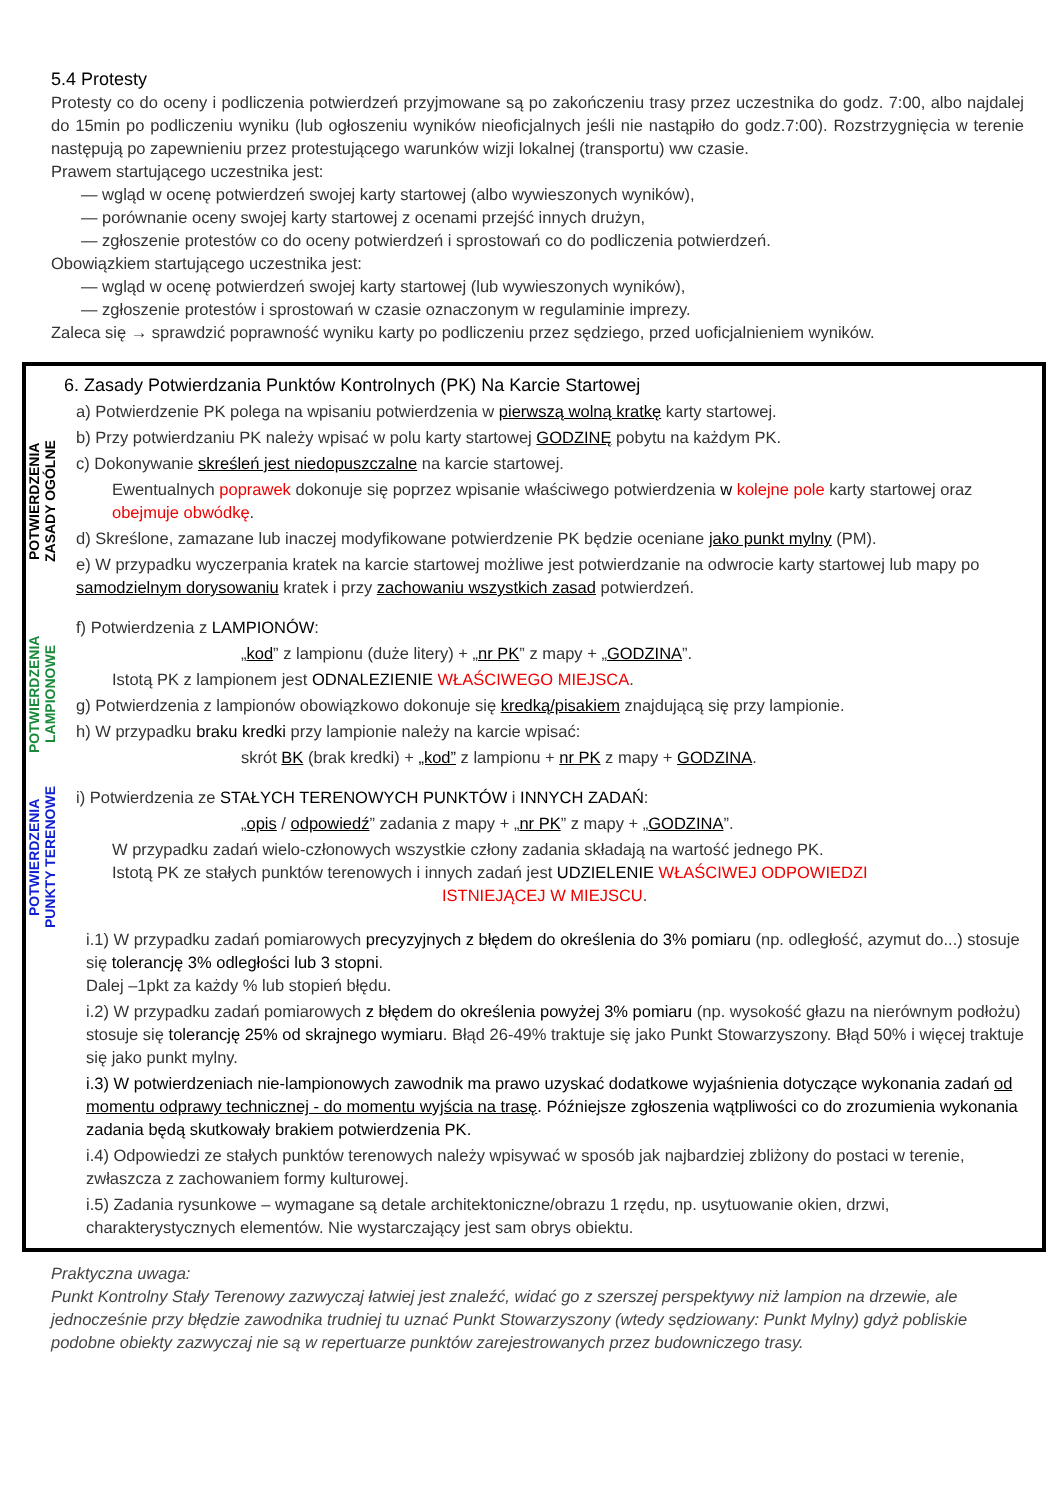5.4 Protesty
Protesty co do oceny i podliczenia potwierdzeń przyjmowane są po zakończeniu trasy przez uczestnika do godz. 7:00, albo najdalej do 15min po podliczeniu wyniku (lub ogłoszeniu wyników nieoficjalnych jeśli nie nastąpiło do godz.7:00). Rozstrzygnięcia w terenie następują po zapewnieniu przez protestującego warunków wizji lokalnej (transportu) ww czasie.
Prawem startującego uczestnika jest:
— wgląd w ocenę potwierdzeń swojej karty startowej (albo wywieszonych wyników),
— porównanie oceny swojej karty startowej z ocenami przejść innych drużyn,
— zgłoszenie protestów co do oceny potwierdzeń i sprostowań co do podliczenia potwierdzeń.
Obowiązkiem startującego uczestnika jest:
— wgląd w ocenę potwierdzeń swojej karty startowej (lub wywieszonych wyników),
— zgłoszenie protestów i sprostowań w czasie oznaczonym w regulaminie imprezy.
Zaleca się → sprawdzić poprawność wyniku karty po podliczeniu przez sędziego, przed uoficjalnieniem wyników.
6. Zasady Potwierdzania Punktów Kontrolnych (PK) Na Karcie Startowej
POTWIERDZENIA
ZASADY OGÓLNE
a) Potwierdzenie PK polega na wpisaniu potwierdzenia w pierwszą wolną kratkę karty startowej.
b) Przy potwierdzaniu PK należy wpisać w polu karty startowej GODZINĘ pobytu na każdym PK.
c) Dokonywanie skreśleń jest niedopuszczalne na karcie startowej.
Ewentualnych poprawek dokonuje się poprzez wpisanie właściwego potwierdzenia w kolejne pole karty startowej oraz obejmuje obwódkę.
d) Skreślone, zamazane lub inaczej modyfikowane potwierdzenie PK będzie oceniane jako punkt mylny (PM).
e) W przypadku wyczerpania kratek na karcie startowej możliwe jest potwierdzanie na odwrocie karty startowej lub mapy po samodzielnym dorysowaniu kratek i przy zachowaniu wszystkich zasad potwierdzeń.
POTWIERDZENIA
LAMPIONOWE
f) Potwierdzenia z LAMPIONÓW:
„kod” z lampionu (duże litery) + „nr PK” z mapy + „GODZINA”.
Istotą PK z lampionem jest ODNALEZIENIE WŁAŚCIWEGO MIEJSCA.
g) Potwierdzenia z lampionów obowiązkowo dokonuje się kredką/pisakiem znajdującą się przy lampionie.
h) W przypadku braku kredki przy lampionie należy na karcie wpisać:
skrót BK (brak kredki) + „kod” z lampionu + nr PK z mapy + GODZINA.
POTWIERDZENIA
PUNKTY TERENOWE
i) Potwierdzenia ze STAŁYCH TERENOWYCH PUNKTÓW i INNYCH ZADAŃ:
„opis / odpowiedź” zadania z mapy + „nr PK” z mapy + „GODZINA”.
W przypadku zadań wielo-członowych wszystkie człony zadania składają na wartość jednego PK.
Istotą PK ze stałych punktów terenowych i innych zadań jest UDZIELENIE WŁAŚCIWEJ ODPOWIEDZI
ISTNIEJĄCEJ W MIEJSCU.
i.1) W przypadku zadań pomiarowych precyzyjnych z błędem do określenia do 3% pomiaru (np. odległość, azymut do...) stosuje się tolerancję 3% odległości lub 3 stopni.
Dalej –1pkt za każdy % lub stopień błędu.
i.2) W przypadku zadań pomiarowych z błędem do określenia powyżej 3% pomiaru (np. wysokość głazu na nierównym podłożu) stosuje się tolerancję 25% od skrajnego wymiaru. Błąd 26-49% traktuje się jako Punkt Stowarzyszony. Błąd 50% i więcej traktuje się jako punkt mylny.
i.3) W potwierdzeniach nie-lampionowych zawodnik ma prawo uzyskać dodatkowe wyjaśnienia dotyczące wykonania zadań od momentu odprawy technicznej - do momentu wyjścia na trasę. Późniejsze zgłoszenia wątpliwości co do zrozumienia wykonania zadania będą skutkowały brakiem potwierdzenia PK.
i.4) Odpowiedzi ze stałych punktów terenowych należy wpisywać w sposób jak najbardziej zbliżony do postaci w terenie, zwłaszcza z zachowaniem formy kulturowej.
i.5) Zadania rysunkowe – wymagane są detale architektoniczne/obrazu 1 rzędu, np. usytuowanie okien, drzwi, charakterystycznych elementów. Nie wystarczający jest sam obrys obiektu.
Praktyczna uwaga:
Punkt Kontrolny Stały Terenowy zazwyczaj łatwiej jest znaleźć, widać go z szerszej perspektywy niż lampion na drzewie, ale jednocześnie przy błędzie zawodnika trudniej tu uznać Punkt Stowarzyszony (wtedy sędziowany: Punkt Mylny) gdyż pobliskie podobne obiekty zazwyczaj nie są w repertuarze punktów zarejestrowanych przez budowniczego trasy.